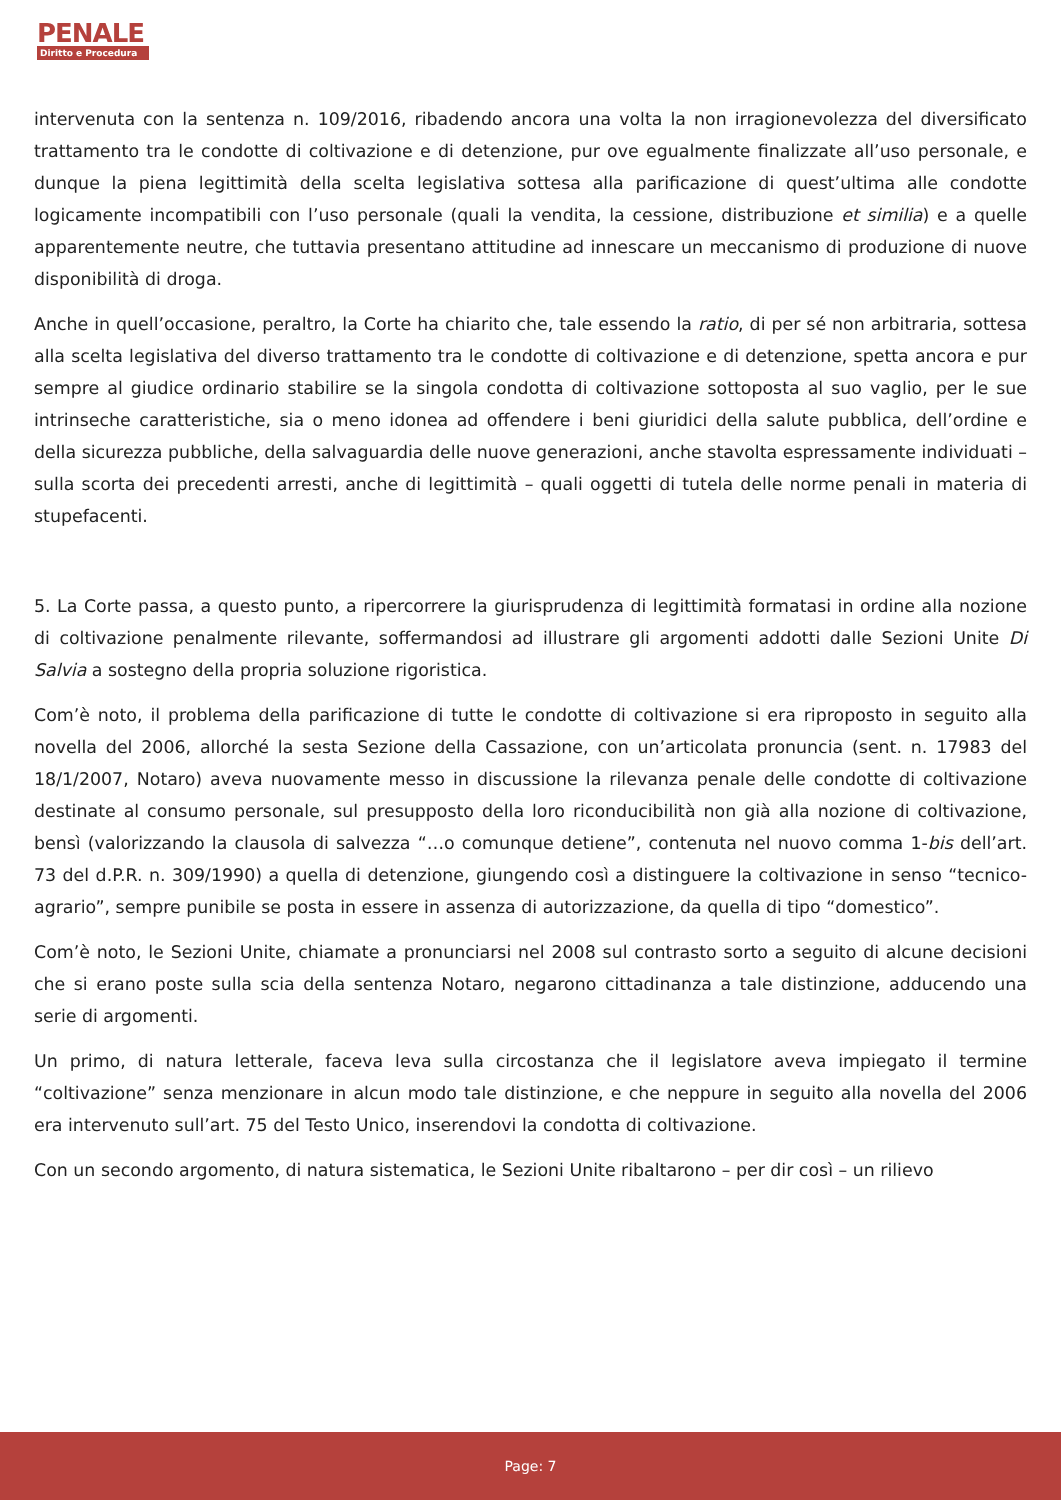PENALE
Diritto e Procedura
intervenuta con la sentenza n. 109/2016, ribadendo ancora una volta la non irragionevolezza del diversificato trattamento tra le condotte di coltivazione e di detenzione, pur ove egualmente finalizzate all’uso personale, e dunque la piena legittimità della scelta legislativa sottesa alla parificazione di quest’ultima alle condotte logicamente incompatibili con l’uso personale (quali la vendita, la cessione, distribuzione et similia) e a quelle apparentemente neutre, che tuttavia presentano attitudine ad innescare un meccanismo di produzione di nuove disponibilità di droga.
Anche in quell’occasione, peraltro, la Corte ha chiarito che, tale essendo la ratio, di per sé non arbitraria, sottesa alla scelta legislativa del diverso trattamento tra le condotte di coltivazione e di detenzione, spetta ancora e pur sempre al giudice ordinario stabilire se la singola condotta di coltivazione sottoposta al suo vaglio, per le sue intrinseche caratteristiche, sia o meno idonea ad offendere i beni giuridici della salute pubblica, dell’ordine e della sicurezza pubbliche, della salvaguardia delle nuove generazioni, anche stavolta espressamente individuati – sulla scorta dei precedenti arresti, anche di legittimità – quali oggetti di tutela delle norme penali in materia di stupefacenti.
5. La Corte passa, a questo punto, a ripercorrere la giurisprudenza di legittimità formatasi in ordine alla nozione di coltivazione penalmente rilevante, soffermandosi ad illustrare gli argomenti addotti dalle Sezioni Unite Di Salvia a sostegno della propria soluzione rigoristica.
Com’è noto, il problema della parificazione di tutte le condotte di coltivazione si era riproposto in seguito alla novella del 2006, allorché la sesta Sezione della Cassazione, con un’articolata pronuncia (sent. n. 17983 del 18/1/2007, Notaro) aveva nuovamente messo in discussione la rilevanza penale delle condotte di coltivazione destinate al consumo personale, sul presupposto della loro riconducibilità non già alla nozione di coltivazione, bensì (valorizzando la clausola di salvezza “…o comunque detiene”, contenuta nel nuovo comma 1-bis dell’art. 73 del d.P.R. n. 309/1990) a quella di detenzione, giungendo così a distinguere la coltivazione in senso “tecnico-agrario”, sempre punibile se posta in essere in assenza di autorizzazione, da quella di tipo “domestico”.
Com’è noto, le Sezioni Unite, chiamate a pronunciarsi nel 2008 sul contrasto sorto a seguito di alcune decisioni che si erano poste sulla scia della sentenza Notaro, negarono cittadinanza a tale distinzione, adducendo una serie di argomenti.
Un primo, di natura letterale, faceva leva sulla circostanza che il legislatore aveva impiegato il termine “coltivazione” senza menzionare in alcun modo tale distinzione, e che neppure in seguito alla novella del 2006 era intervenuto sull’art. 75 del Testo Unico, inserendovi la condotta di coltivazione.
Con un secondo argomento, di natura sistematica, le Sezioni Unite ribaltarono – per dir così – un rilievo
Page: 7